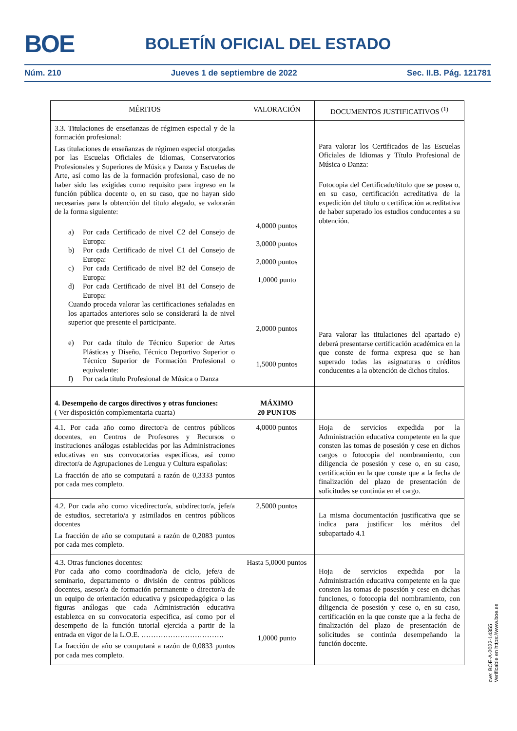BOE BOLETÍN OFICIAL DEL ESTADO
Núm. 210 Jueves 1 de septiembre de 2022 Sec. II.B. Pág. 121781
| MÉRITOS | VALORACIÓN | DOCUMENTOS JUSTIFICATIVOS <sup>(1)</sup> |
| --- | --- | --- |
| 3.3. Titulaciones de enseñanzas de régimen especial y de la formación profesional: Las titulaciones de enseñanzas de régimen especial otorgadas por las Escuelas Oficiales de Idiomas, Conservatorios Profesionales y Superiores de Música y Danza y Escuelas de Arte, así como las de la formación profesional, caso de no haber sido las exigidas como requisito para ingreso en la función pública docente o, en su caso, que no hayan sido necesarias para la obtención del título alegado, se valorarán de la forma siguiente: a) Por cada Certificado de nivel C2 del Consejo de Europa: b) Por cada Certificado de nivel C1 del Consejo de Europa: c) Por cada Certificado de nivel B2 del Consejo de Europa: d) Por cada Certificado de nivel B1 del Consejo de Europa: Cuando proceda valorar las certificaciones señaladas en los apartados anteriores solo se considerará la de nivel superior que presente el participante. e) Por cada título de Técnico Superior de Artes Plásticas y Diseño, Técnico Deportivo Superior o Técnico Superior de Formación Profesional o equivalente: f) Por cada título Profesional de Música o Danza | 4,0000 puntos 3,0000 puntos 2,0000 puntos 1,0000 punto 2,0000 puntos 1,5000 puntos | Para valorar los Certificados de las Escuelas Oficiales de Idiomas y Título Profesional de Música o Danza: Fotocopia del Certificado/título que se posea o, en su caso, certificación acreditativa de la expedición del título o certificación acreditativa de haber superado los estudios conducentes a su obtención. Para valorar las titulaciones del apartado e) deberá presentarse certificación académica en la que conste de forma expresa que se han superado todas las asignaturas o créditos conducentes a la obtención de dichos títulos. |
| 4. Desempeño de cargos directivos y otras funciones: ( Ver disposición complementaria cuarta) | MÁXIMO 20 PUNTOS | |
| 4.1. Por cada año como director/a de centros públicos docentes, en Centros de Profesores y Recursos o instituciones análogas establecidas por las Administraciones educativas en sus convocatorias específicas, así como director/a de Agrupaciones de Lengua y Cultura españolas: La fracción de año se computará a razón de 0,3333 puntos por cada mes completo. | 4,0000 puntos | Hoja de servicios expedida por la Administración educativa competente en la que consten las tomas de posesión y cese en dichos cargos o fotocopia del nombramiento, con diligencia de posesión y cese o, en su caso, certificación en la que conste que a la fecha de finalización del plazo de presentación de solicitudes se continúa en el cargo. |
| 4.2. Por cada año como vicedirector/a, subdirector/a, jefe/a de estudios, secretario/a y asimilados en centros públicos docentes La fracción de año se computará a razón de 0,2083 puntos por cada mes completo. | 2,5000 puntos | La misma documentación justificativa que se indica para justificar los méritos del subapartado 4.1 |
| 4.3. Otras funciones docentes: Por cada año como coordinador/a de ciclo, jefe/a de seminario, departamento o división de centros públicos docentes, asesor/a de formación permanente o director/a de un equipo de orientación educativa y psicopedagógica o las figuras análogas que cada Administración educativa establezca en su convocatoria especifica, así como por el desempeño de la función tutorial ejercida a partir de la entrada en vigor de la L.O.E. ……………………………. La fracción de año se computará a razón de 0,0833 puntos por cada mes completo. | Hasta 5,0000 puntos 1,0000 punto | Hoja de servicios expedida por la Administración educativa competente en la que consten las tomas de posesión y cese en dichas funciones, o fotocopia del nombramiento, con diligencia de posesión y cese o, en su caso, certificación en la que conste que a la fecha de finalización del plazo de presentación de solicitudes se continúa desempeñando la función docente. |
cve: BOE-A-2022-14355
Verificable en https://www.boe.es